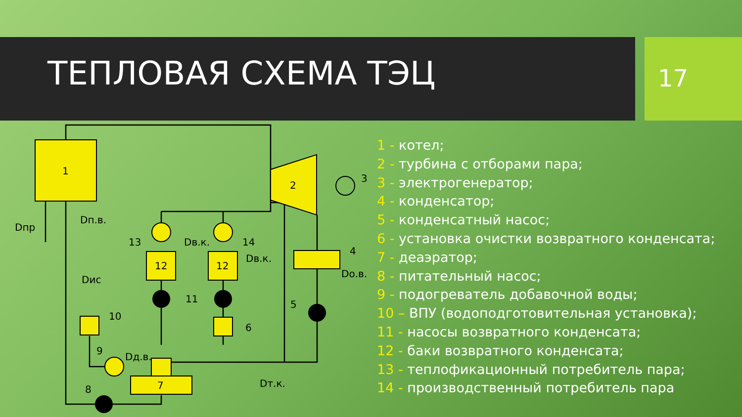ТЕПЛОВАЯ СХЕМА ТЭЦ 17
1
2
3
4
5
6
7
8
9
10
11
12
12
13
14
Dпр
Dп.в.
Dв.к.
Dв.к.
Dо.в.
Dис
Dд.в.
Dт.к.
1 - котел;
2 - турбина с отборами пара;
3 - электрогенератор;
4 - конденсатор;
5 - конденсатный насос;
6 - установка очистки возвратного конденсата;
7 - деаэратор;
8 - питательный насос;
9 - подогреватель добавочной воды;
10 – ВПУ (водоподготовительная установка);
11 - насосы возвратного конденсата;
12 - баки возвратного конденсата;
13 - теплофикационный потребитель пара;
14 - производственный потребитель пара